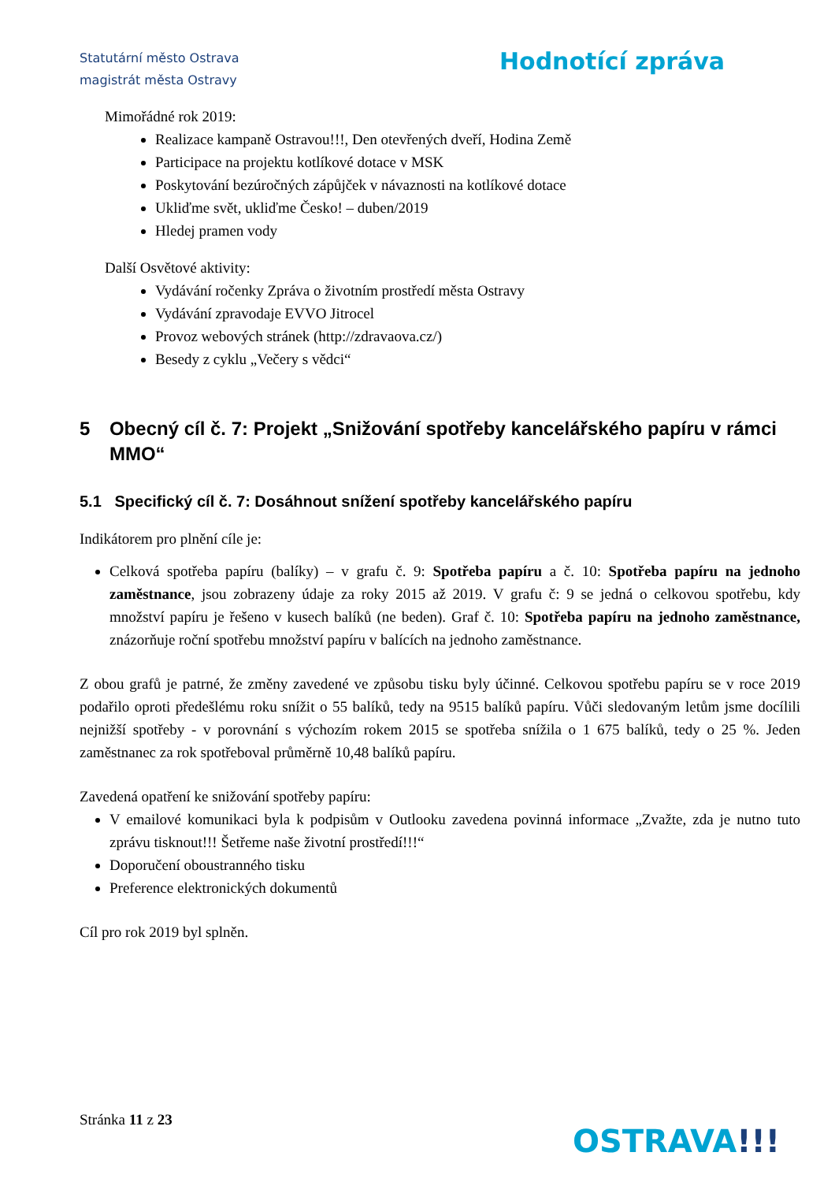Statutární město Ostrava
magistrát města Ostravy
Hodnotící zpráva
Mimořádné rok 2019:
Realizace kampaně Ostravou!!!, Den otevřených dveří, Hodina Země
Participace na projektu kotlíkové dotace v MSK
Poskytování bezúročných zápůjček v návaznosti na kotlíkové dotace
Ukliďme svět, ukliďme Česko! – duben/2019
Hledej pramen vody
Další Osvětové aktivity:
Vydávání ročenky Zpráva o životním prostředí města Ostravy
Vydávání zpravodaje EVVO Jitrocel
Provoz webových stránek (http://zdravaova.cz/)
Besedy z cyklu „Večery s vědci“
5 Obecný cíl č. 7: Projekt „Snižování spotřeby kancelářského papíru v rámci MMO“
5.1 Specifický cíl č. 7: Dosáhnout snížení spotřeby kancelářského papíru
Indikátorem pro plnění cíle je:
Celková spotřeba papíru (balíky) – v grafu č. 9: Spotřeba papíru a č. 10: Spotřeba papíru na jednoho zaměstnance, jsou zobrazeny údaje za roky 2015 až 2019. V grafu č: 9 se jedná o celkovou spotřebu, kdy množství papíru je řešeno v kusech balíků (ne beden). Graf č. 10: Spotřeba papíru na jednoho zaměstnance, znázorňuje roční spotřebu množství papíru v balících na jednoho zaměstnance.
Z obou grafů je patrné, že změny zavedené ve způsobu tisku byly účinné. Celkovou spotřebu papíru se v roce 2019 podařilo oproti předešlému roku snížit o 55 balíků, tedy na 9515 balíků papíru. Vůči sledovaným letům jsme docílili nejnižší spotřeby - v porovnání s výchozím rokem 2015 se spotřeba snížila o 1 675 balíků, tedy o 25 %. Jeden zaměstnanec za rok spotřeboval průměrně 10,48 balíků papíru.
Zavedená opatření ke snižování spotřeby papíru:
V emailové komunikaci byla k podpisům v Outlooku zavedena povinná informace „Zvažte, zda je nutno tuto zprávu tisknout!!! Šetřeme naše životní prostředí!!!“
Doporučení oboustranného tisku
Preference elektronických dokumentů
Cíl pro rok 2019 byl splněn.
Stránka 11 z 23
OSTRAVA!!!